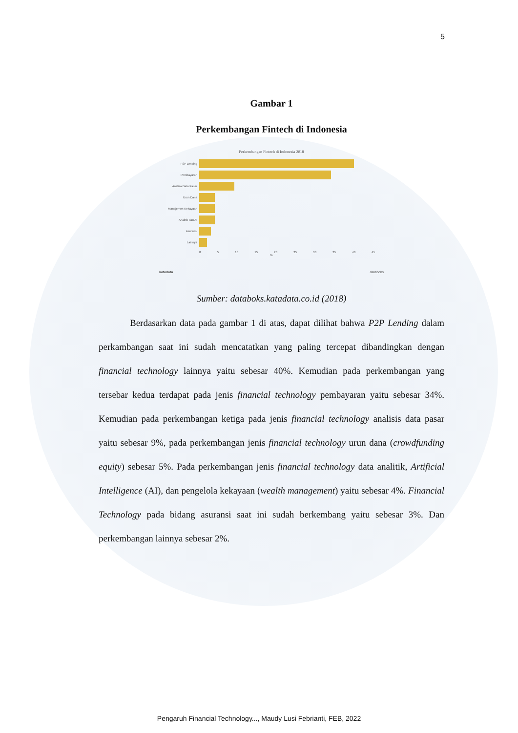5
Gambar 1
Perkembangan Fintech di Indonesia
Perkembangan Fintech di Indonesia 2018
P2P Lending
Pembayaran
Analisa Data Pasar
Urun Dana
Manajemen Kekayaan
Analitik dan AI
Asuransi
Lainnya
0 5 10 15 20 25 30 35 40 45
%
katadata databoks
Sumber: databoks.katadata.co.id (2018)
Berdasarkan data pada gambar 1 di atas, dapat dilihat bahwa P2P Lending dalam perkambangan saat ini sudah mencatatkan yang paling tercepat dibandingkan dengan financial technology lainnya yaitu sebesar 40%. Kemudian pada perkembangan yang tersebar kedua terdapat pada jenis financial technology pembayaran yaitu sebesar 34%. Kemudian pada perkembangan ketiga pada jenis financial technology analisis data pasar yaitu sebesar 9%, pada perkembangan jenis financial technology urun dana (crowdfunding equity) sebesar 5%. Pada perkembangan jenis financial technology data analitik, Artificial Intelligence (AI), dan pengelola kekayaan (wealth management) yaitu sebesar 4%. Financial Technology pada bidang asuransi saat ini sudah berkembang yaitu sebesar 3%. Dan perkembangan lainnya sebesar 2%.
Pengaruh Financial Technology..., Maudy Lusi Febrianti, FEB, 2022